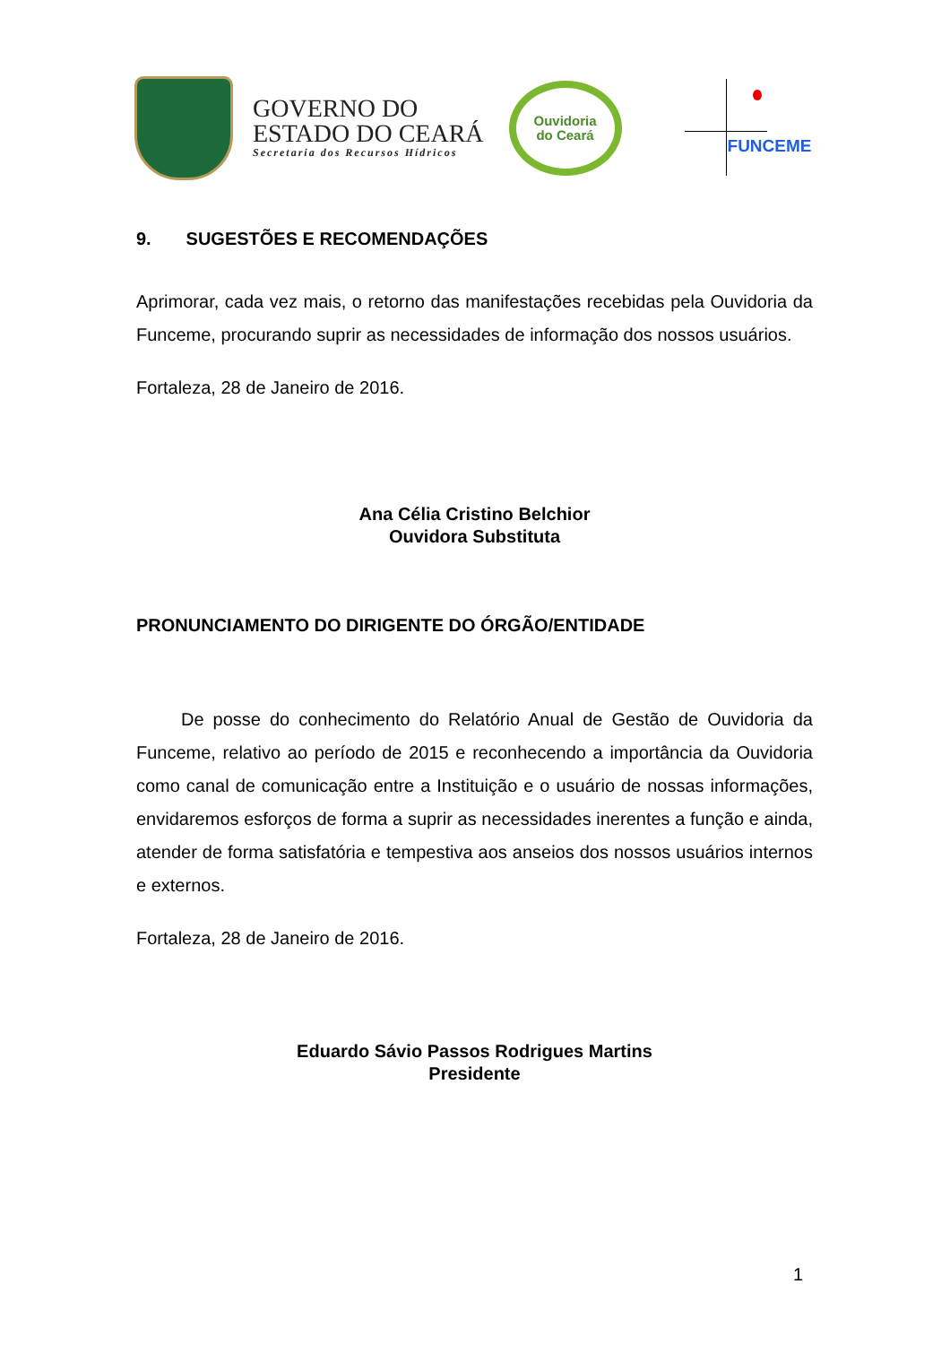GOVERNO DO
ESTADO DO CEARÁ
Secretaria dos Recursos Hídricos
Ouvidoria
do Ceará
FUNCEME
9. SUGESTÕES E RECOMENDAÇÕES
Aprimorar, cada vez mais, o retorno das manifestações recebidas pela Ouvidoria da Funceme, procurando suprir as necessidades de informação dos nossos usuários.
Fortaleza, 28 de Janeiro de 2016.
Ana Célia Cristino Belchior
Ouvidora Substituta
PRONUNCIAMENTO DO DIRIGENTE DO ÓRGÃO/ENTIDADE
De posse do conhecimento do Relatório Anual de Gestão de Ouvidoria da Funceme, relativo ao período de 2015 e reconhecendo a importância da Ouvidoria como canal de comunicação entre a Instituição e o usuário de nossas informações, envidaremos esforços de forma a suprir as necessidades inerentes a função e ainda, atender de forma satisfatória e tempestiva aos anseios dos nossos usuários internos e externos.
Fortaleza, 28 de Janeiro de 2016.
Eduardo Sávio Passos Rodrigues Martins
Presidente
1